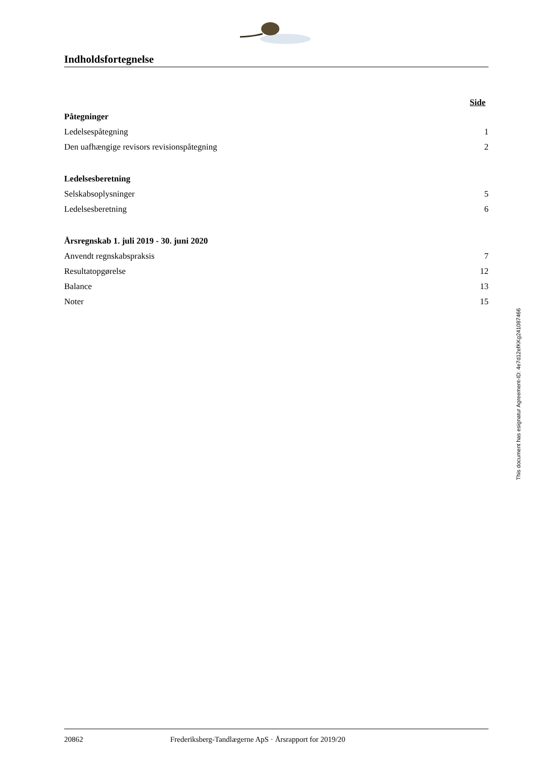Indholdsfortegnelse
Side
Påtegninger
Ledelsespåtegning 1
Den uafhængige revisors revisionspåtegning 2
Ledelsesberetning
Selskabsoplysninger 5
Ledelsesberetning 6
Årsregnskab 1. juli 2019 - 30. juni 2020
Anvendt regnskabspraksis 7
Resultatopgørelse 12
Balance 13
Noter 15
This document has esignatur Agreement-ID: 4e7d12efKKg241087466
20862 Frederiksberg-Tandlægerne ApS · Årsrapport for 2019/20